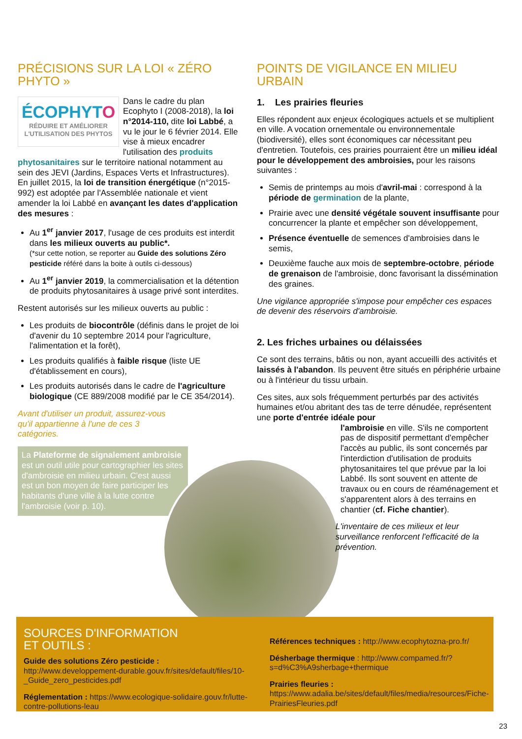PRÉCISIONS SUR LA LOI « ZÉRO PHYTO »
ÉCOPHYTO
RÉDUIRE ET AMÉLIORER L'UTILISATION DES PHYTOS
Dans le cadre du plan Ecophyto I (2008-2018), la loi n°2014-110, dite loi Labbé, a vu le jour le 6 février 2014. Elle vise à mieux encadrer l'utilisation des produits phytosanitaires sur le territoire national notamment au sein des JEVI (Jardins, Espaces Verts et Infrastructures). En juillet 2015, la loi de transition énergétique (n°2015-992) est adoptée par l'Assemblée nationale et vient amender la loi Labbé en avançant les dates d'application des mesures :
Au 1<sup>er</sup> janvier 2017, l'usage de ces produits est interdit dans les milieux ouverts au public*.
(*sur cette notion, se reporter au Guide des solutions Zéro pesticide référé dans la boite à outils ci-dessous)
Au 1<sup>er</sup> janvier 2019, la commercialisation et la détention de produits phytosanitaires à usage privé sont interdites.
Restent autorisés sur les milieux ouverts au public :
Les produits de biocontrôle (définis dans le projet de loi d'avenir du 10 septembre 2014 pour l'agriculture, l'alimentation et la forêt),
Les produits qualifiés à faible risque (liste UE d'établissement en cours),
Les produits autorisés dans le cadre de l'agriculture biologique (CE 889/2008 modifié par le CE 354/2014).
Avant d'utiliser un produit, assurez-vous qu'il appartienne à l'une de ces 3 catégories.
La Plateforme de signalement ambroisie est un outil utile pour cartographier les sites d'ambroisie en milieu urbain. C'est aussi est un bon moyen de faire participer les habitants d'une ville à la lutte contre l'ambroisie (voir p. 10).
POINTS DE VIGILANCE EN MILIEU URBAIN
1. Les prairies fleuries
Elles répondent aux enjeux écologiques actuels et se multiplient en ville. A vocation ornementale ou environnementale (biodiversité), elles sont économiques car nécessitant peu d'entretien. Toutefois, ces prairies pourraient être un milieu idéal pour le développement des ambroisies, pour les raisons suivantes :
Semis de printemps au mois d'avril-mai : correspond à la période de germination de la plante,
Prairie avec une densité végétale souvent insuffisante pour concurrencer la plante et empêcher son développement,
Présence éventuelle de semences d'ambroisies dans le semis,
Deuxième fauche aux mois de septembre-octobre, période de grenaison de l'ambroisie, donc favorisant la dissémination des graines.
Une vigilance appropriée s'impose pour empêcher ces espaces de devenir des réservoirs d'ambroisie.
2. Les friches urbaines ou délaissées
Ce sont des terrains, bâtis ou non, ayant accueilli des activités et laissés à l'abandon. Ils peuvent être situés en périphérie urbaine ou à l'intérieur du tissu urbain.
Ces sites, aux sols fréquemment perturbés par des activités humaines et/ou abritant des tas de terre dénudée, représentent une porte d'entrée idéale pour
l'ambroisie en ville. S'ils ne comportent pas de dispositif permettant d'empêcher l'accès au public, ils sont concernés par l'interdiction d'utilisation de produits phytosanitaires tel que prévue par la loi Labbé. Ils sont souvent en attente de travaux ou en cours de réaménagement et s'apparentent alors à des terrains en chantier (cf. Fiche chantier).
L'inventaire de ces milieux et leur surveillance renforcent l'efficacité de la prévention.
SOURCES D'INFORMATION
ET OUTILS :
Guide des solutions Zéro pesticide : http://www.developpement-durable.gouv.fr/sites/default/files/10-_Guide_zero_pesticides.pdf
Réglementation : https://www.ecologique-solidaire.gouv.fr/lutte-contre-pollutions-leau
Références techniques : http://www.ecophytozna-pro.fr/
Désherbage thermique : http://www.compamed.fr/?s=d%C3%A9sherbage+thermique
Prairies fleuries : https://www.adalia.be/sites/default/files/media/resources/Fiche-PrairiesFleuries.pdf
23